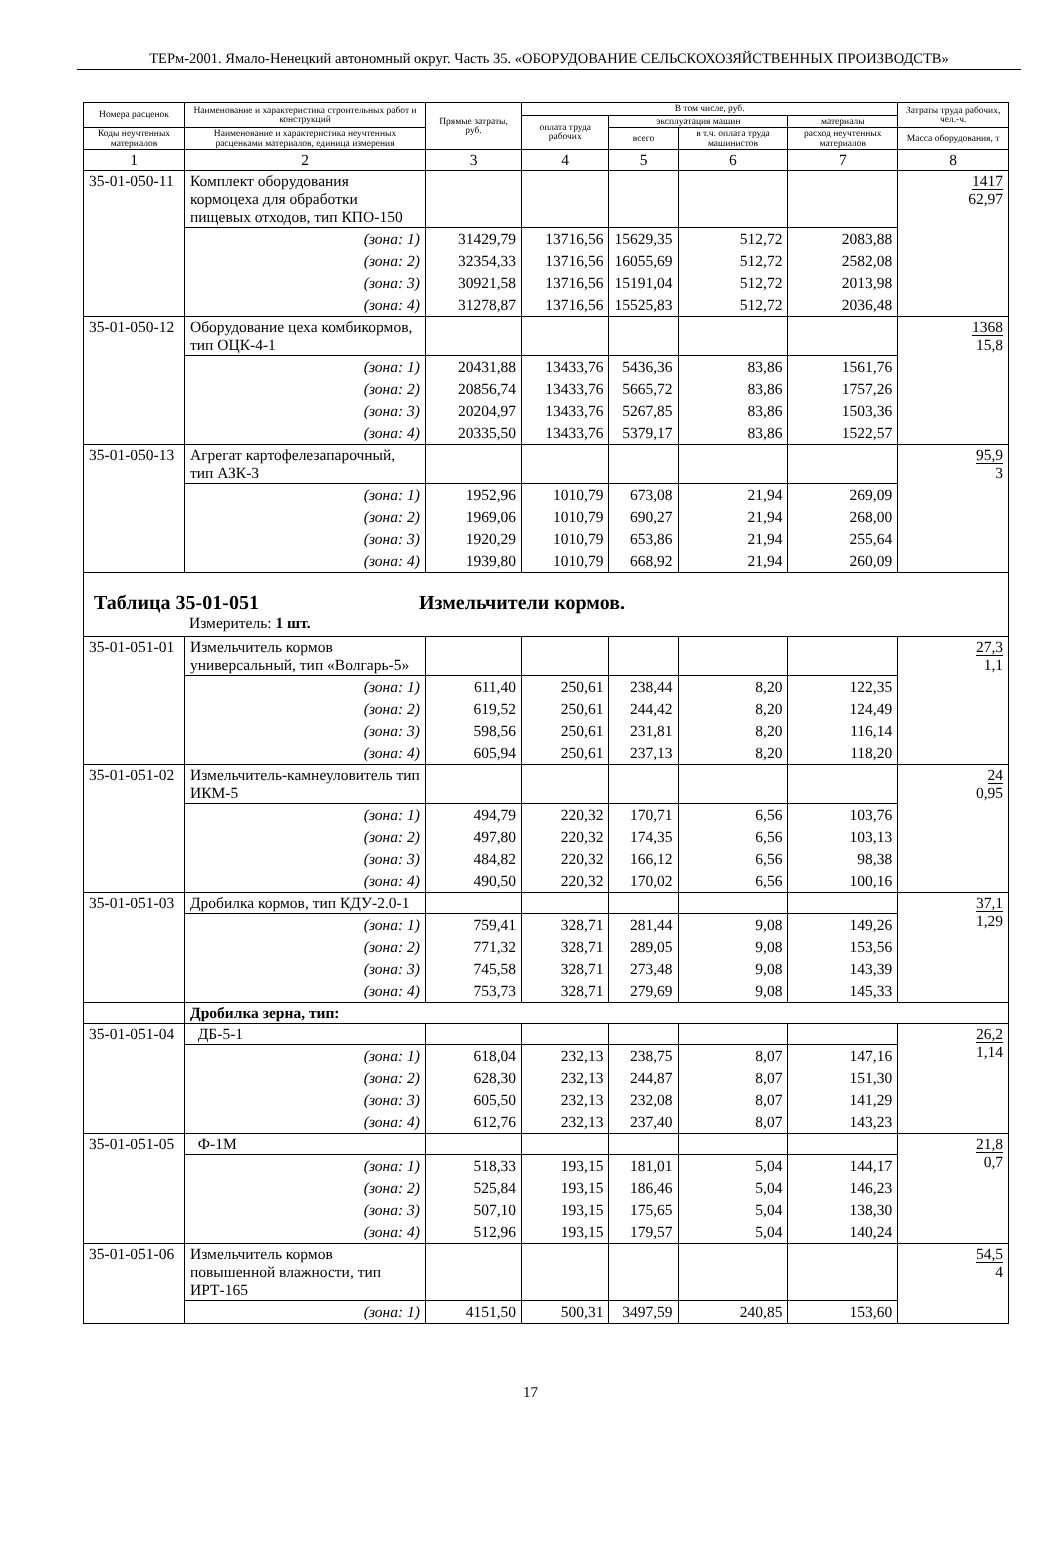ТЕРм-2001. Ямало-Ненецкий автономный округ. Часть 35. «ОБОРУДОВАНИЕ СЕЛЬСКОХОЗЯЙСТВЕННЫХ ПРОИЗВОДСТВ»
| Номера расценок | Наименование и характеристика строительных работ и конструкций | Прямые затраты, руб. | В том числе, руб. | | | | Затраты труда рабочих, чел.-ч. |
| --- | --- | --- | --- | --- | --- | --- | --- |
| | | | оплата труда рабочих | эксплуатация машин | | материалы | |
| Коды неучтенных материалов | Наименование и характеристика неучтенных расценками материалов, единица измерения | | | всего | в т.ч. оплата труда машинистов | расход неучтенных материалов | Масса оборудования, т |
| 1 | 2 | 3 | 4 | 5 | 6 | 7 | 8 |
| 35-01-050-11 | Комплект оборудования кормоцеха для обработки пищевых отходов, тип КПО-150 | | | | | | 1417 62,97 |
| | (зона: 1) | 31429,79 | 13716,56 | 15629,35 | 512,72 | 2083,88 | |
| | (зона: 2) | 32354,33 | 13716,56 | 16055,69 | 512,72 | 2582,08 | |
| | (зона: 3) | 30921,58 | 13716,56 | 15191,04 | 512,72 | 2013,98 | |
| | (зона: 4) | 31278,87 | 13716,56 | 15525,83 | 512,72 | 2036,48 | |
| 35-01-050-12 | Оборудование цеха комбикормов, тип ОЦК-4-1 | | | | | | 1368 15,8 |
| | (зона: 1) | 20431,88 | 13433,76 | 5436,36 | 83,86 | 1561,76 | |
| | (зона: 2) | 20856,74 | 13433,76 | 5665,72 | 83,86 | 1757,26 | |
| | (зона: 3) | 20204,97 | 13433,76 | 5267,85 | 83,86 | 1503,36 | |
| | (зона: 4) | 20335,50 | 13433,76 | 5379,17 | 83,86 | 1522,57 | |
| 35-01-050-13 | Агрегат картофелезапарочный, тип АЗК-3 | | | | | | 95,9 3 |
| | (зона: 1) | 1952,96 | 1010,79 | 673,08 | 21,94 | 269,09 | |
| | (зона: 2) | 1969,06 | 1010,79 | 690,27 | 21,94 | 268,00 | |
| | (зона: 3) | 1920,29 | 1010,79 | 653,86 | 21,94 | 255,64 | |
| | (зона: 4) | 1939,80 | 1010,79 | 668,92 | 21,94 | 260,09 | |
| Таблица 35-01-051 Измельчители кормов. Измеритель: 1 шт. | | | | | | | |
| 35-01-051-01 | Измельчитель кормов универсальный, тип «Волгарь-5» | | | | | | 27,3 1,1 |
| | (зона: 1) | 611,40 | 250,61 | 238,44 | 8,20 | 122,35 | |
| | (зона: 2) | 619,52 | 250,61 | 244,42 | 8,20 | 124,49 | |
| | (зона: 3) | 598,56 | 250,61 | 231,81 | 8,20 | 116,14 | |
| | (зона: 4) | 605,94 | 250,61 | 237,13 | 8,20 | 118,20 | |
| 35-01-051-02 | Измельчитель-камнеуловитель тип ИКМ-5 | | | | | | 24 0,95 |
| | (зона: 1) | 494,79 | 220,32 | 170,71 | 6,56 | 103,76 | |
| | (зона: 2) | 497,80 | 220,32 | 174,35 | 6,56 | 103,13 | |
| | (зона: 3) | 484,82 | 220,32 | 166,12 | 6,56 | 98,38 | |
| | (зона: 4) | 490,50 | 220,32 | 170,02 | 6,56 | 100,16 | |
| 35-01-051-03 | Дробилка кормов, тип КДУ-2.0-1 | | | | | | 37,1 1,29 |
| | (зона: 1) | 759,41 | 328,71 | 281,44 | 9,08 | 149,26 | |
| | (зона: 2) | 771,32 | 328,71 | 289,05 | 9,08 | 153,56 | |
| | (зона: 3) | 745,58 | 328,71 | 273,48 | 9,08 | 143,39 | |
| | (зона: 4) | 753,73 | 328,71 | 279,69 | 9,08 | 145,33 | |
| | Дробилка зерна, тип: | | | | | | |
| 35-01-051-04 | ДБ-5-1 | | | | | | 26,2 1,14 |
| | (зона: 1) | 618,04 | 232,13 | 238,75 | 8,07 | 147,16 | |
| | (зона: 2) | 628,30 | 232,13 | 244,87 | 8,07 | 151,30 | |
| | (зона: 3) | 605,50 | 232,13 | 232,08 | 8,07 | 141,29 | |
| | (зона: 4) | 612,76 | 232,13 | 237,40 | 8,07 | 143,23 | |
| 35-01-051-05 | Ф-1М | | | | | | 21,8 0,7 |
| | (зона: 1) | 518,33 | 193,15 | 181,01 | 5,04 | 144,17 | |
| | (зона: 2) | 525,84 | 193,15 | 186,46 | 5,04 | 146,23 | |
| | (зона: 3) | 507,10 | 193,15 | 175,65 | 5,04 | 138,30 | |
| | (зона: 4) | 512,96 | 193,15 | 179,57 | 5,04 | 140,24 | |
| 35-01-051-06 | Измельчитель кормов повышенной влажности, тип ИРТ-165 | | | | | | 54,5 4 |
| | (зона: 1) | 4151,50 | 500,31 | 3497,59 | 240,85 | 153,60 | |
17